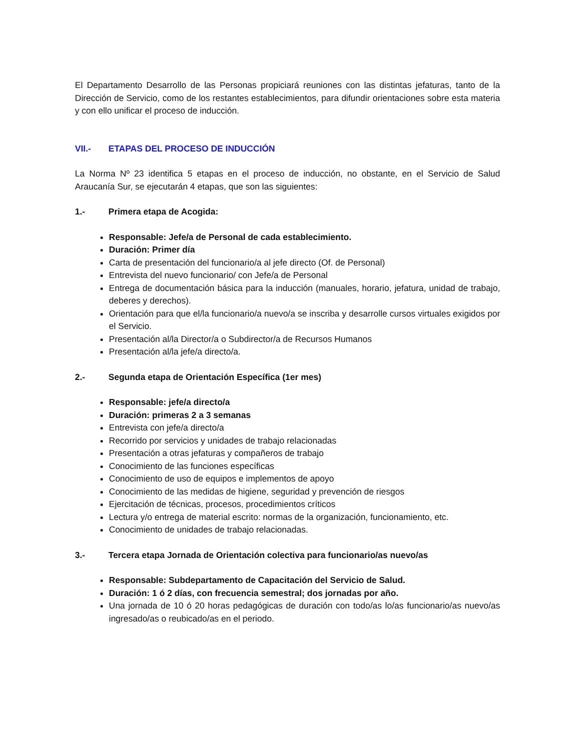El Departamento Desarrollo de las Personas propiciará reuniones con las distintas jefaturas, tanto de la Dirección de Servicio, como de los restantes establecimientos, para difundir orientaciones sobre esta materia y con ello unificar el proceso de inducción.
VII.- ETAPAS DEL PROCESO DE INDUCCIÓN
La Norma Nº 23 identifica 5 etapas en el proceso de inducción, no obstante, en el Servicio de Salud Araucanía Sur, se ejecutarán 4 etapas, que son las siguientes:
1.- Primera etapa de Acogida:
Responsable: Jefe/a de Personal de cada establecimiento.
Duración: Primer día
Carta de presentación del funcionario/a al jefe directo (Of. de Personal)
Entrevista del nuevo funcionario/ con Jefe/a de Personal
Entrega de documentación básica para la inducción (manuales, horario, jefatura, unidad de trabajo, deberes y derechos).
Orientación para que el/la funcionario/a nuevo/a se inscriba y desarrolle cursos virtuales exigidos por el Servicio.
Presentación al/la Director/a o Subdirector/a de Recursos Humanos
Presentación al/la jefe/a directo/a.
2.- Segunda etapa de Orientación Específica (1er mes)
Responsable: jefe/a directo/a
Duración: primeras 2 a 3 semanas
Entrevista con jefe/a directo/a
Recorrido por servicios y unidades de trabajo relacionadas
Presentación a otras jefaturas y compañeros de trabajo
Conocimiento de las funciones específicas
Conocimiento de uso de equipos e implementos de apoyo
Conocimiento de las medidas de higiene, seguridad y prevención de riesgos
Ejercitación de técnicas, procesos, procedimientos críticos
Lectura y/o entrega de material escrito: normas de la organización, funcionamiento, etc.
Conocimiento de unidades de trabajo relacionadas.
3.- Tercera etapa Jornada de Orientación colectiva para funcionario/as nuevo/as
Responsable: Subdepartamento de Capacitación del Servicio de Salud.
Duración: 1 ó 2 días, con frecuencia semestral; dos jornadas por año.
Una jornada de 10 ó 20 horas pedagógicas de duración con todo/as lo/as funcionario/as nuevo/as ingresado/as o reubicado/as en el periodo.